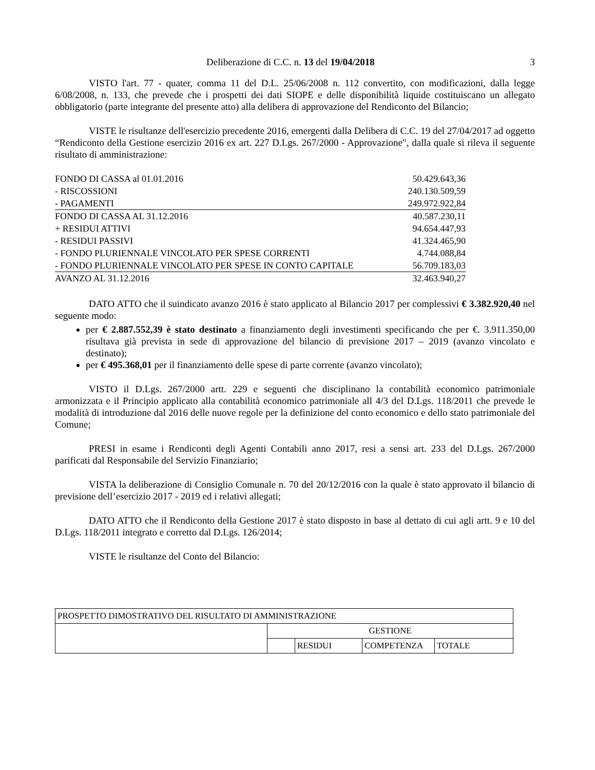Deliberazione di C.C. n. 13 del 19/04/2018 3
VISTO l'art. 77 - quater, comma 11 del D.L. 25/06/2008 n. 112 convertito, con modificazioni, dalla legge 6/08/2008, n. 133, che prevede che i prospetti dei dati SIOPE e delle disponibilità liquide costituiscano un allegato obbligatorio (parte integrante del presente atto) alla delibera di approvazione del Rendiconto del Bilancio;
VISTE le risultanze dell'esercizio precedente 2016, emergenti dalla Delibera di C.C. 19 del 27/04/2017 ad oggetto “Rendiconto della Gestione esercizio 2016 ex art. 227 D.Lgs. 267/2000 - Approvazione", dalla quale si rileva il seguente risultato di amministrazione:
| FONDO DI CASSA al 01.01.2016 | 50.429.643,36 |
| - RISCOSSIONI | 240.130.509,59 |
| - PAGAMENTI | 249.972.922,84 |
| FONDO DI CASSA AL 31.12.2016 | 40.587.230,11 |
| + RESIDUI ATTIVI | 94.654.447,93 |
| - RESIDUI PASSIVI | 41.324.465,90 |
| - FONDO PLURIENNALE VINCOLATO PER SPESE CORRENTI | 4.744.088,84 |
| - FONDO PLURIENNALE VINCOLATO PER SPESE IN CONTO CAPITALE | 56.709.183,03 |
| AVANZO AL 31.12.2016 | 32.463.940,27 |
DATO ATTO che il suindicato avanzo 2016 è stato applicato al Bilancio 2017 per complessivi € 3.382.920,40 nel seguente modo:
per € 2.887.552,39 è stato destinato a finanziamento degli investimenti specificando che per €. 3.911.350,00 risultava già prevista in sede di approvazione del bilancio di previsione 2017 – 2019 (avanzo vincolato e destinato);
per € 495.368,01 per il finanziamento delle spese di parte corrente (avanzo vincolato);
VISTO il D.Lgs. 267/2000 artt. 229 e seguenti che disciplinano la contabilità economico patrimoniale armonizzata e il Principio applicato alla contabilità economico patrimoniale all 4/3 del D.Lgs. 118/2011 che prevede le modalità di introduzione dal 2016 delle nuove regole per la definizione del conto economico e dello stato patrimoniale del Comune;
PRESI in esame i Rendiconti degli Agenti Contabili anno 2017, resi a sensi art. 233 del D.Lgs. 267/2000 parificati dal Responsabile del Servizio Finanziario;
VISTA la deliberazione di Consiglio Comunale n. 70 del 20/12/2016 con la quale è stato approvato il bilancio di previsione dell’esercizio 2017 - 2019 ed i relativi allegati;
DATO ATTO che il Rendiconto della Gestione 2017 è stato disposto in base al dettato di cui agli artt. 9 e 10 del D.Lgs. 118/2011 integrato e corretto dal D.Lgs. 126/2014;
VISTE le risultanze del Conto del Bilancio:
| PROSPETTO DIMOSTRATIVO DEL RISULTATO DI AMMINISTRAZIONE | | | | |
| | GESTIONE | | | |
| | | RESIDUI | COMPETENZA | TOTALE |